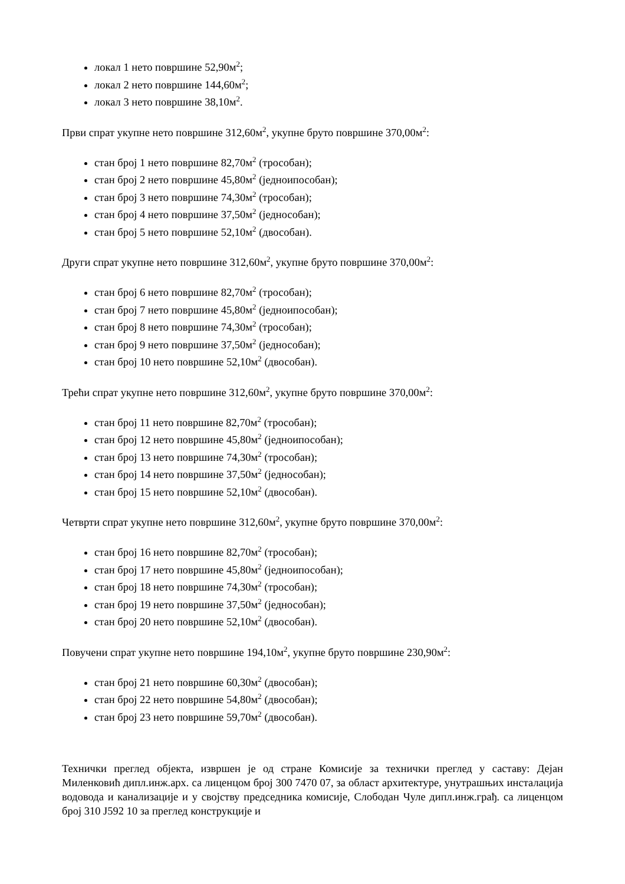локал 1 нето површине 52,90м<sup>2</sup>;
локал 2 нето површине 144,60м<sup>2</sup>;
локал 3 нето површине 38,10м<sup>2</sup>.
Први спрат укупне нето површине 312,60м<sup>2</sup>, укупне бруто површине 370,00м<sup>2</sup>:
стан број 1 нето површине 82,70м<sup>2</sup> (трособан);
стан број 2 нето површине 45,80м<sup>2</sup> (једноипособан);
стан број 3 нето површине 74,30м<sup>2</sup> (трособан);
стан број 4 нето површине 37,50м<sup>2</sup> (једнособан);
стан број 5 нето површине 52,10м<sup>2</sup> (двособан).
Други спрат укупне нето површине 312,60м<sup>2</sup>, укупне бруто површине 370,00м<sup>2</sup>:
стан број 6 нето површине 82,70м<sup>2</sup> (трособан);
стан број 7 нето површине 45,80м<sup>2</sup> (једноипособан);
стан број 8 нето површине 74,30м<sup>2</sup> (трособан);
стан број 9 нето површине 37,50м<sup>2</sup> (једнособан);
стан број 10 нето површине 52,10м<sup>2</sup> (двособан).
Трећи спрат укупне нето површине 312,60м<sup>2</sup>, укупне бруто површине 370,00м<sup>2</sup>:
стан број 11 нето површине 82,70м<sup>2</sup> (трособан);
стан број 12 нето површине 45,80м<sup>2</sup> (једноипособан);
стан број 13 нето површине 74,30м<sup>2</sup> (трособан);
стан број 14 нето површине 37,50м<sup>2</sup> (једнособан);
стан број 15 нето површине 52,10м<sup>2</sup> (двособан).
Четврти спрат укупне нето површине 312,60м<sup>2</sup>, укупне бруто површине 370,00м<sup>2</sup>:
стан број 16 нето површине 82,70м<sup>2</sup> (трособан);
стан број 17 нето површине 45,80м<sup>2</sup> (једноипособан);
стан број 18 нето површине 74,30м<sup>2</sup> (трособан);
стан број 19 нето површине 37,50м<sup>2</sup> (једнособан);
стан број 20 нето површине 52,10м<sup>2</sup> (двособан).
Повучени спрат укупне нето површине 194,10м<sup>2</sup>, укупне бруто површине 230,90м<sup>2</sup>:
стан број 21 нето површине 60,30м<sup>2</sup> (двособан);
стан број 22 нето површине 54,80м<sup>2</sup> (двособан);
стан број 23 нето површине 59,70м<sup>2</sup> (двособан).
Технички преглед објекта, извршен је од стране Комисије за технички преглед у саставу: Дејан Миленковић дипл.инж.арх. са лиценцом број 300 7470 07, за област архитектуре, унутрашњих инсталација водовода и канализације и у својству председника комисије, Слободан Чуле дипл.инж.грађ. са лиценцом број 310 Ј592 10 за преглед конструкције и